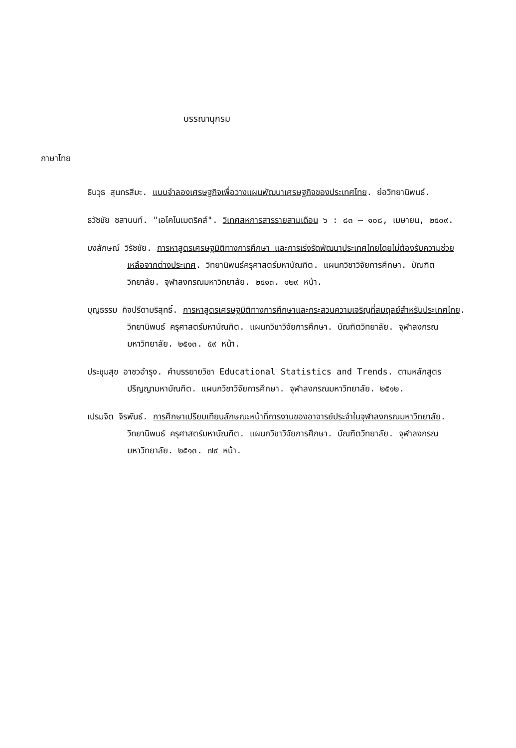บรรณานุกรม
ภาษาไทย
ธินวุธ สุนทรสีมะ. แบบจำลองเศรษฐกิจเพื่อวางแผนพัฒนาเศรษฐกิจของประเทศไทย. ย่อวิทยานิพนธ์.
ธวัชชัย ชสานนท์. "เอไคโนเมตริคส์". วิเทศสหการสารรายสามเดือน ๖ : ๘๓ – ๑๐๘, เมษายน, ๒๕๐๙.
บงลักษณ์ วิรัชชัย. การหาสูตรเศรษฐมิติทางการศึกษา และการเร่งรัดพัฒนาประเทศไทยโดยไม่ต้องรับความช่วยเหลือจากต่างประเทศ. วิทยานิพนธ์ครุศาสตร์มหาบัณฑิต. แผนกวิชาวิจัยการศึกษา. บัณฑิตวิทยาลัย. จุฬาลงกรณมหาวิทยาลัย. ๒๕๑๓. ๑๒๙ หน้า.
บุญธรรม กิจปรีดาบริสุทธิ์. การหาสูตรเศรษฐมิติทางการศึกษาและกระสวนความเจริญที่สมดุลย์สำหรับประเทศไทย. วิทยานิพนธ์ ครุศาสตร์มหาบัณฑิต. แผนกวิชาวิจัยการศึกษา. บัณฑิตวิทยาลัย. จุฬาลงกรณมหาวิทยาลัย. ๒๕๑๓. ๕๙ หน้า.
ประชุมสุข อาชวอำรุง. คำบรรยายวิชา Educational Statistics and Trends. ตามหลักสูตรปริญญามหาบัณฑิต. แผนกวิชาวิจัยการศึกษา. จุฬาลงกรณมหาวิทยาลัย. ๒๕๑๒.
เปรมจิต จิรพันธ์. การศึกษาเปรียบเทียบลักษณะหน้าที่การงานของอาจารย์ประจำในจุฬาลงกรณมหาวิทยาลัย. วิทยานิพนธ์ ครุศาสตร์มหาบัณฑิต. แผนกวิชาวิจัยการศึกษา. บัณฑิตวิทยาลัย. จุฬาลงกรณมหาวิทยาลัย. ๒๕๑๓. ๗๙ หน้า.